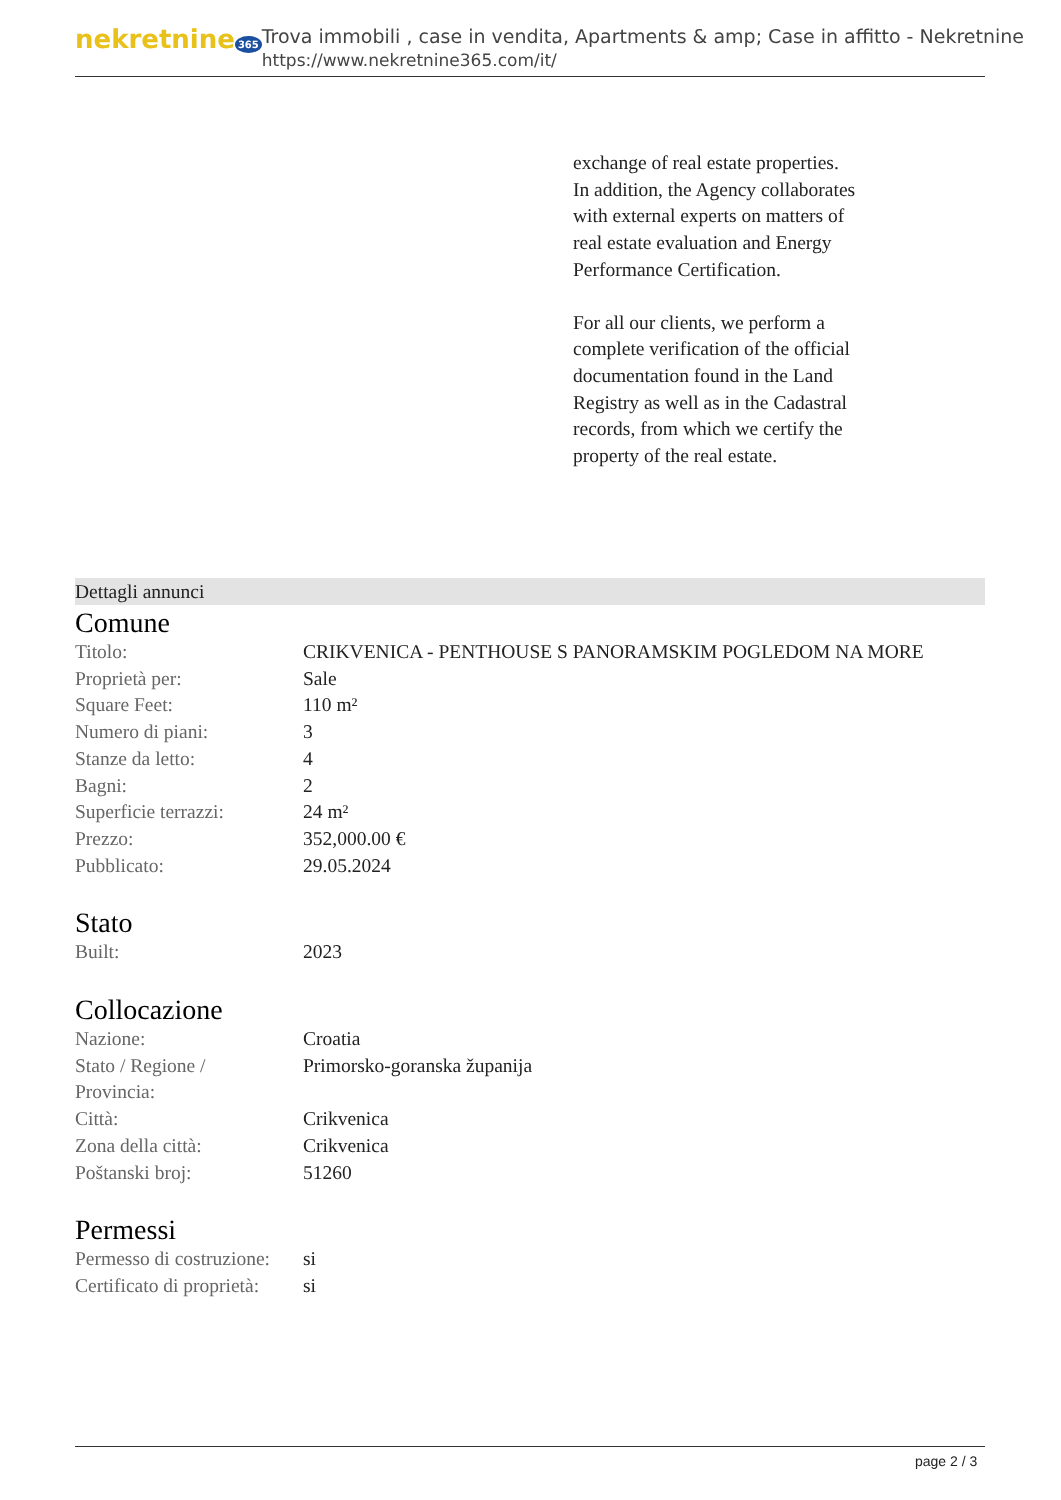nekretnine 365
Trova immobili , case in vendita, Apartments & amp; Case in affitto - Nekretnine
https://www.nekretnine365.com/it/
exchange of real estate properties.
In addition, the Agency collaborates with external experts on matters of real estate evaluation and Energy Performance Certification.
For all our clients, we perform a complete verification of the official documentation found in the Land Registry as well as in the Cadastral records, from which we certify the property of the real estate.
Dettagli annunci
Comune
| Titolo: | CRIKVENICA - PENTHOUSE S PANORAMSKIM POGLEDOM NA MORE |
| Proprietà per: | Sale |
| Square Feet: | 110 m² |
| Numero di piani: | 3 |
| Stanze da letto: | 4 |
| Bagni: | 2 |
| Superficie terrazzi: | 24 m² |
| Prezzo: | 352,000.00 € |
| Pubblicato: | 29.05.2024 |
Stato
| Built: | 2023 |
Collocazione
| Nazione: | Croatia |
| Stato / Regione / Provincia: | Primorsko-goranska županija |
| Città: | Crikvenica |
| Zona della città: | Crikvenica |
| Poštanski broj: | 51260 |
Permessi
| Permesso di costruzione: | si |
| Certificato di proprietà: | si |
page 2 / 3